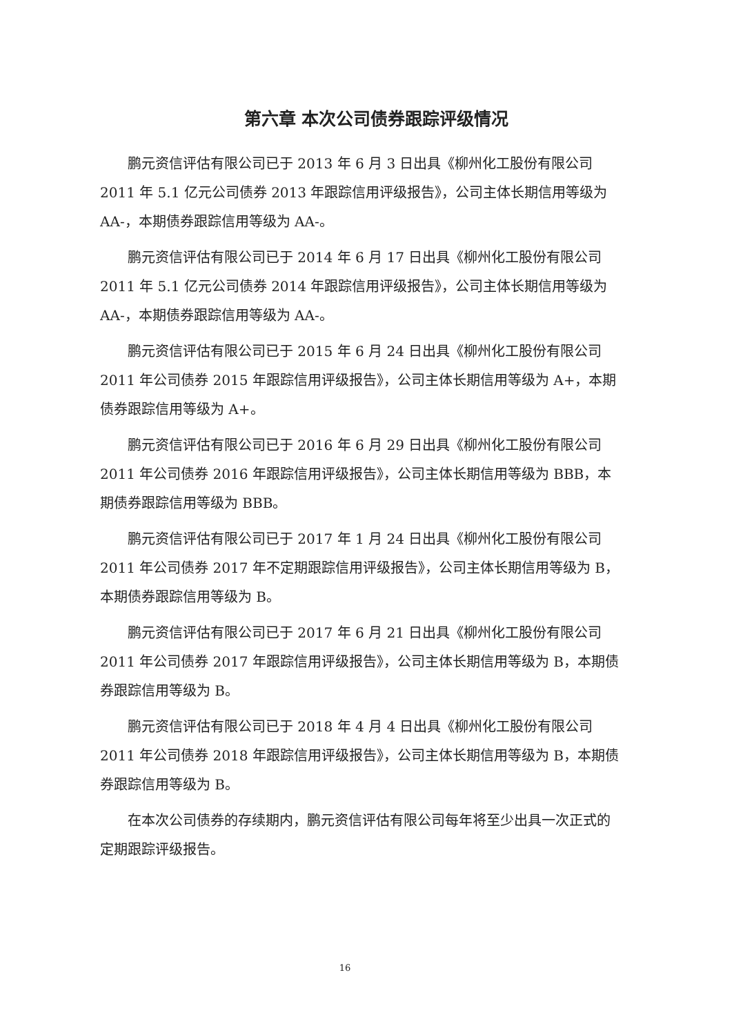第六章 本次公司债券跟踪评级情况
鹏元资信评估有限公司已于 2013 年 6 月 3 日出具《柳州化工股份有限公司 2011 年 5.1 亿元公司债券 2013 年跟踪信用评级报告》，公司主体长期信用等级为 AA-，本期债券跟踪信用等级为 AA-。
鹏元资信评估有限公司已于 2014 年 6 月 17 日出具《柳州化工股份有限公司 2011 年 5.1 亿元公司债券 2014 年跟踪信用评级报告》，公司主体长期信用等级为 AA-，本期债券跟踪信用等级为 AA-。
鹏元资信评估有限公司已于 2015 年 6 月 24 日出具《柳州化工股份有限公司 2011 年公司债券 2015 年跟踪信用评级报告》，公司主体长期信用等级为 A+，本期债券跟踪信用等级为 A+。
鹏元资信评估有限公司已于 2016 年 6 月 29 日出具《柳州化工股份有限公司 2011 年公司债券 2016 年跟踪信用评级报告》，公司主体长期信用等级为 BBB，本期债券跟踪信用等级为 BBB。
鹏元资信评估有限公司已于 2017 年 1 月 24 日出具《柳州化工股份有限公司 2011 年公司债券 2017 年不定期跟踪信用评级报告》，公司主体长期信用等级为 B，本期债券跟踪信用等级为 B。
鹏元资信评估有限公司已于 2017 年 6 月 21 日出具《柳州化工股份有限公司 2011 年公司债券 2017 年跟踪信用评级报告》，公司主体长期信用等级为 B，本期债券跟踪信用等级为 B。
鹏元资信评估有限公司已于 2018 年 4 月 4 日出具《柳州化工股份有限公司 2011 年公司债券 2018 年跟踪信用评级报告》，公司主体长期信用等级为 B，本期债券跟踪信用等级为 B。
在本次公司债券的存续期内，鹏元资信评估有限公司每年将至少出具一次正式的定期跟踪评级报告。
16